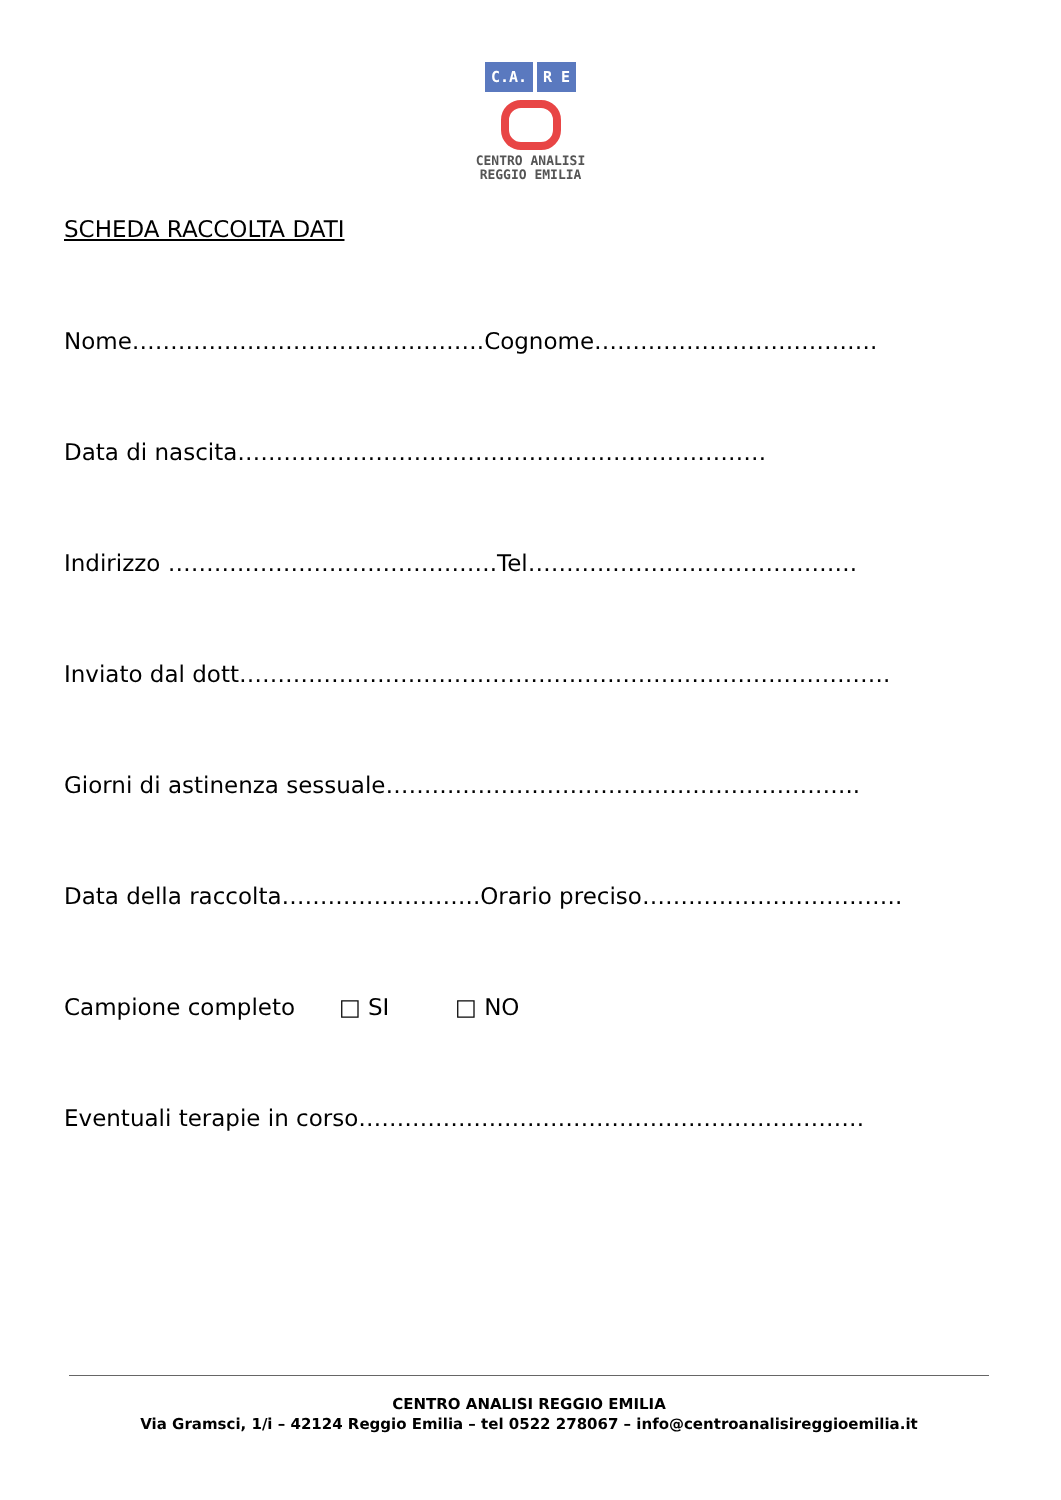C.A. R E
CENTRO ANALISI
REGGIO EMILIA
SCHEDA RACCOLTA DATI
Nome……………………………………….Cognome……………………………….
Data di nascita……………………………………………………………
Indirizzo …………………………………….Tel…………………………………….
Inviato dal dott………………………………………………………………………….
Giorni di astinenza sessuale……………………………………………………..
Data della raccolta……………………..Orario preciso…………………………….
Campione completo □ SI □ NO
Eventuali terapie in corso…………………………………………………………
CENTRO ANALISI REGGIO EMILIA
Via Gramsci, 1/i – 42124 Reggio Emilia – tel 0522 278067 – info@centroanalisireggioemilia.it